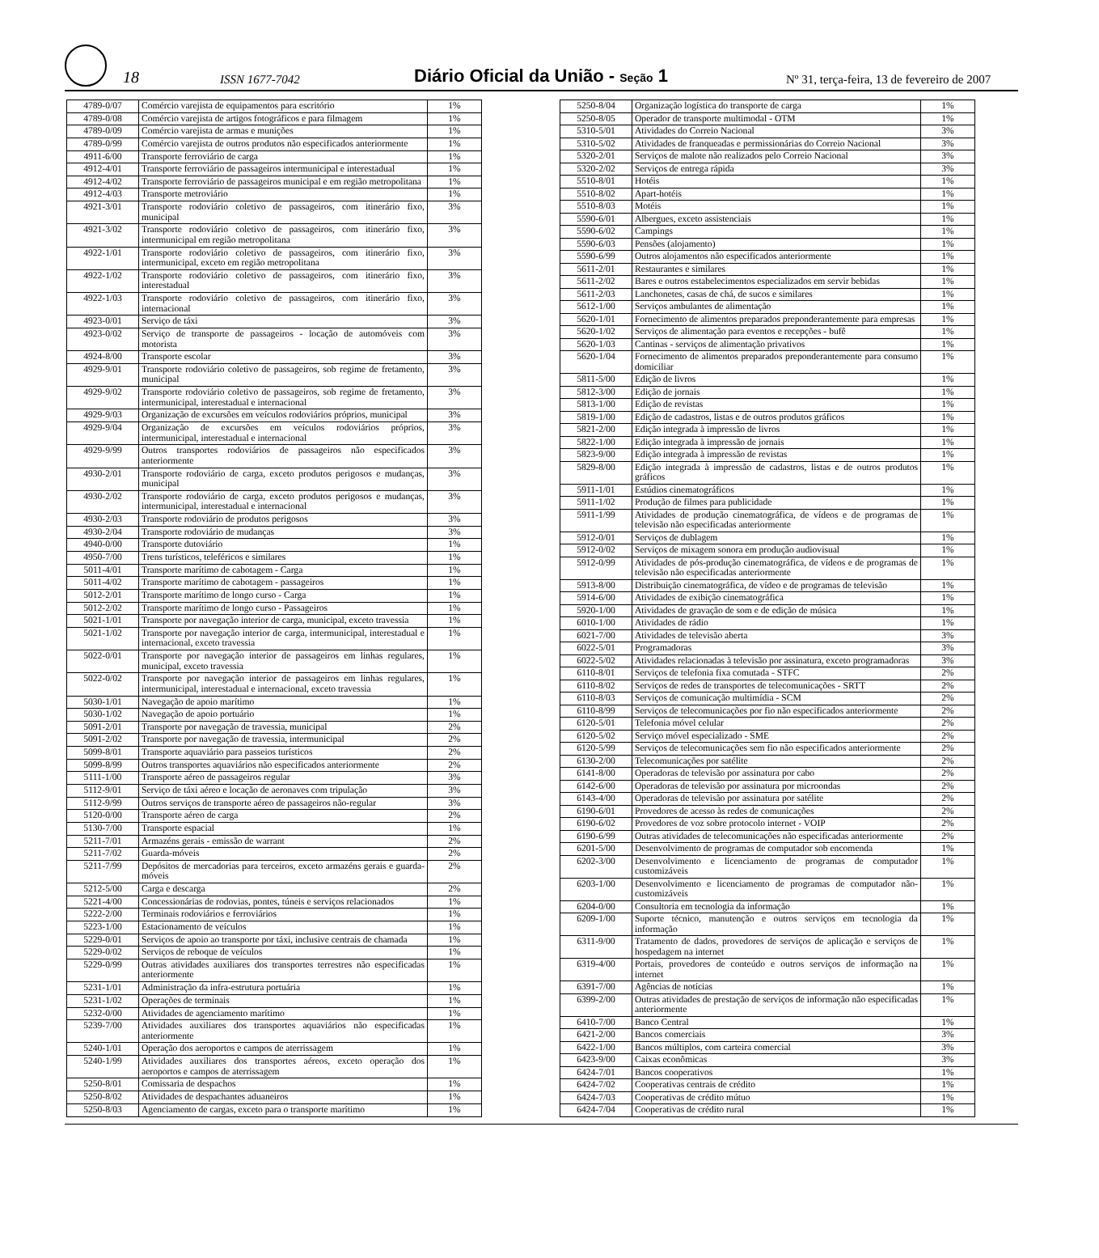18 ISSN 1677-7042 Diário Oficial da União - Seção 1 Nº 31, terça-feira, 13 de fevereiro de 2007
| 4789-0/07 | Comércio varejista de equipamentos para escritório | 1% |
| 4789-0/08 | Comércio varejista de artigos fotográficos e para filmagem | 1% |
| 4789-0/09 | Comércio varejista de armas e munições | 1% |
| 4789-0/99 | Comércio varejista de outros produtos não especificados anteriormente | 1% |
| 4911-6/00 | Transporte ferroviário de carga | 1% |
| 4912-4/01 | Transporte ferroviário de passageiros intermunicipal e interestadual | 1% |
| 4912-4/02 | Transporte ferroviário de passageiros municipal e em região metropolitana | 1% |
| 4912-4/03 | Transporte metroviário | 1% |
| 4921-3/01 | Transporte rodoviário coletivo de passageiros, com itinerário fixo, municipal | 3% |
| 4921-3/02 | Transporte rodoviário coletivo de passageiros, com itinerário fixo, intermunicipal em região metropolitana | 3% |
| 4922-1/01 | Transporte rodoviário coletivo de passageiros, com itinerário fixo, intermunicipal, exceto em região metropolitana | 3% |
| 4922-1/02 | Transporte rodoviário coletivo de passageiros, com itinerário fixo, interestadual | 3% |
| 4922-1/03 | Transporte rodoviário coletivo de passageiros, com itinerário fixo, internacional | 3% |
| 4923-0/01 | Serviço de táxi | 3% |
| 4923-0/02 | Serviço de transporte de passageiros - locação de automóveis com motorista | 3% |
| 4924-8/00 | Transporte escolar | 3% |
| 4929-9/01 | Transporte rodoviário coletivo de passageiros, sob regime de fretamento, municipal | 3% |
| 4929-9/02 | Transporte rodoviário coletivo de passageiros, sob regime de fretamento, intermunicipal, interestadual e internacional | 3% |
| 4929-9/03 | Organização de excursões em veículos rodoviários próprios, municipal | 3% |
| 4929-9/04 | Organização de excursões em veículos rodoviários próprios, intermunicipal, interestadual e internacional | 3% |
| 4929-9/99 | Outros transportes rodoviários de passageiros não especificados anteriormente | 3% |
| 4930-2/01 | Transporte rodoviário de carga, exceto produtos perigosos e mudanças, municipal | 3% |
| 4930-2/02 | Transporte rodoviário de carga, exceto produtos perigosos e mudanças, intermunicipal, interestadual e internacional | 3% |
| 4930-2/03 | Transporte rodoviário de produtos perigosos | 3% |
| 4930-2/04 | Transporte rodoviário de mudanças | 3% |
| 4940-0/00 | Transporte dutoviário | 1% |
| 4950-7/00 | Trens turísticos, teleféricos e similares | 1% |
| 5011-4/01 | Transporte marítimo de cabotagem - Carga | 1% |
| 5011-4/02 | Transporte marítimo de cabotagem - passageiros | 1% |
| 5012-2/01 | Transporte marítimo de longo curso - Carga | 1% |
| 5012-2/02 | Transporte marítimo de longo curso - Passageiros | 1% |
| 5021-1/01 | Transporte por navegação interior de carga, municipal, exceto travessia | 1% |
| 5021-1/02 | Transporte por navegação interior de carga, intermunicipal, interestadual e internacional, exceto travessia | 1% |
| 5022-0/01 | Transporte por navegação interior de passageiros em linhas regulares, municipal, exceto travessia | 1% |
| 5022-0/02 | Transporte por navegação interior de passageiros em linhas regulares, intermunicipal, interestadual e internacional, exceto travessia | 1% |
| 5030-1/01 | Navegação de apoio marítimo | 1% |
| 5030-1/02 | Navegação de apoio portuário | 1% |
| 5091-2/01 | Transporte por navegação de travessia, municipal | 2% |
| 5091-2/02 | Transporte por navegação de travessia, intermunicipal | 2% |
| 5099-8/01 | Transporte aquaviário para passeios turísticos | 2% |
| 5099-8/99 | Outros transportes aquaviários não especificados anteriormente | 2% |
| 5111-1/00 | Transporte aéreo de passageiros regular | 3% |
| 5112-9/01 | Serviço de táxi aéreo e locação de aeronaves com tripulação | 3% |
| 5112-9/99 | Outros serviços de transporte aéreo de passageiros não-regular | 3% |
| 5120-0/00 | Transporte aéreo de carga | 2% |
| 5130-7/00 | Transporte espacial | 1% |
| 5211-7/01 | Armazéns gerais - emissão de warrant | 2% |
| 5211-7/02 | Guarda-móveis | 2% |
| 5211-7/99 | Depósitos de mercadorias para terceiros, exceto armazéns gerais e guarda-móveis | 2% |
| 5212-5/00 | Carga e descarga | 2% |
| 5221-4/00 | Concessionárias de rodovias, pontes, túneis e serviços relacionados | 1% |
| 5222-2/00 | Terminais rodoviários e ferroviários | 1% |
| 5223-1/00 | Estacionamento de veículos | 1% |
| 5229-0/01 | Serviços de apoio ao transporte por táxi, inclusive centrais de chamada | 1% |
| 5229-0/02 | Serviços de reboque de veículos | 1% |
| 5229-0/99 | Outras atividades auxiliares dos transportes terrestres não especificadas anteriormente | 1% |
| 5231-1/01 | Administração da infra-estrutura portuária | 1% |
| 5231-1/02 | Operações de terminais | 1% |
| 5232-0/00 | Atividades de agenciamento marítimo | 1% |
| 5239-7/00 | Atividades auxiliares dos transportes aquaviários não especificadas anteriormente | 1% |
| 5240-1/01 | Operação dos aeroportos e campos de aterrissagem | 1% |
| 5240-1/99 | Atividades auxiliares dos transportes aéreos, exceto operação dos aeroportos e campos de aterrissagem | 1% |
| 5250-8/01 | Comissaria de despachos | 1% |
| 5250-8/02 | Atividades de despachantes aduaneiros | 1% |
| 5250-8/03 | Agenciamento de cargas, exceto para o transporte marítimo | 1% |
| 5250-8/04 | Organização logística do transporte de carga | 1% |
| 5250-8/05 | Operador de transporte multimodal - OTM | 1% |
| 5310-5/01 | Atividades do Correio Nacional | 3% |
| 5310-5/02 | Atividades de franqueadas e permissionárias do Correio Nacional | 3% |
| 5320-2/01 | Serviços de malote não realizados pelo Correio Nacional | 3% |
| 5320-2/02 | Serviços de entrega rápida | 3% |
| 5510-8/01 | Hotéis | 1% |
| 5510-8/02 | Apart-hotéis | 1% |
| 5510-8/03 | Motéis | 1% |
| 5590-6/01 | Albergues, exceto assistenciais | 1% |
| 5590-6/02 | Campings | 1% |
| 5590-6/03 | Pensões (alojamento) | 1% |
| 5590-6/99 | Outros alojamentos não especificados anteriormente | 1% |
| 5611-2/01 | Restaurantes e similares | 1% |
| 5611-2/02 | Bares e outros estabelecimentos especializados em servir bebidas | 1% |
| 5611-2/03 | Lanchonetes, casas de chá, de sucos e similares | 1% |
| 5612-1/00 | Serviços ambulantes de alimentação | 1% |
| 5620-1/01 | Fornecimento de alimentos preparados preponderantemente para empresas | 1% |
| 5620-1/02 | Serviços de alimentação para eventos e recepções - bufê | 1% |
| 5620-1/03 | Cantinas - serviços de alimentação privativos | 1% |
| 5620-1/04 | Fornecimento de alimentos preparados preponderantemente para consumo domiciliar | 1% |
| 5811-5/00 | Edição de livros | 1% |
| 5812-3/00 | Edição de jornais | 1% |
| 5813-1/00 | Edição de revistas | 1% |
| 5819-1/00 | Edição de cadastros, listas e de outros produtos gráficos | 1% |
| 5821-2/00 | Edição integrada à impressão de livros | 1% |
| 5822-1/00 | Edição integrada à impressão de jornais | 1% |
| 5823-9/00 | Edição integrada à impressão de revistas | 1% |
| 5829-8/00 | Edição integrada à impressão de cadastros, listas e de outros produtos gráficos | 1% |
| 5911-1/01 | Estúdios cinematográficos | 1% |
| 5911-1/02 | Produção de filmes para publicidade | 1% |
| 5911-1/99 | Atividades de produção cinematográfica, de vídeos e de programas de televisão não especificadas anteriormente | 1% |
| 5912-0/01 | Serviços de dublagem | 1% |
| 5912-0/02 | Serviços de mixagem sonora em produção audiovisual | 1% |
| 5912-0/99 | Atividades de pós-produção cinematográfica, de vídeos e de programas de televisão não especificadas anteriormente | 1% |
| 5913-8/00 | Distribuição cinematográfica, de vídeo e de programas de televisão | 1% |
| 5914-6/00 | Atividades de exibição cinematográfica | 1% |
| 5920-1/00 | Atividades de gravação de som e de edição de música | 1% |
| 6010-1/00 | Atividades de rádio | 1% |
| 6021-7/00 | Atividades de televisão aberta | 3% |
| 6022-5/01 | Programadoras | 3% |
| 6022-5/02 | Atividades relacionadas à televisão por assinatura, exceto programadoras | 3% |
| 6110-8/01 | Serviços de telefonia fixa comutada - STFC | 2% |
| 6110-8/02 | Serviços de redes de transportes de telecomunicações - SRTT | 2% |
| 6110-8/03 | Serviços de comunicação multimídia - SCM | 2% |
| 6110-8/99 | Serviços de telecomunicações por fio não especificados anteriormente | 2% |
| 6120-5/01 | Telefonia móvel celular | 2% |
| 6120-5/02 | Serviço móvel especializado - SME | 2% |
| 6120-5/99 | Serviços de telecomunicações sem fio não especificados anteriormente | 2% |
| 6130-2/00 | Telecomunicações por satélite | 2% |
| 6141-8/00 | Operadoras de televisão por assinatura por cabo | 2% |
| 6142-6/00 | Operadoras de televisão por assinatura por microondas | 2% |
| 6143-4/00 | Operadoras de televisão por assinatura por satélite | 2% |
| 6190-6/01 | Provedores de acesso às redes de comunicações | 2% |
| 6190-6/02 | Provedores de voz sobre protocolo internet - VOIP | 2% |
| 6190-6/99 | Outras atividades de telecomunicações não especificadas anteriormente | 2% |
| 6201-5/00 | Desenvolvimento de programas de computador sob encomenda | 1% |
| 6202-3/00 | Desenvolvimento e licenciamento de programas de computador customizáveis | 1% |
| 6203-1/00 | Desenvolvimento e licenciamento de programas de computador não-customizáveis | 1% |
| 6204-0/00 | Consultoria em tecnologia da informação | 1% |
| 6209-1/00 | Suporte técnico, manutenção e outros serviços em tecnologia da informação | 1% |
| 6311-9/00 | Tratamento de dados, provedores de serviços de aplicação e serviços de hospedagem na internet | 1% |
| 6319-4/00 | Portais, provedores de conteúdo e outros serviços de informação na internet | 1% |
| 6391-7/00 | Agências de notícias | 1% |
| 6399-2/00 | Outras atividades de prestação de serviços de informação não especificadas anteriormente | 1% |
| 6410-7/00 | Banco Central | 1% |
| 6421-2/00 | Bancos comerciais | 3% |
| 6422-1/00 | Bancos múltiplos, com carteira comercial | 3% |
| 6423-9/00 | Caixas econômicas | 3% |
| 6424-7/01 | Bancos cooperativos | 1% |
| 6424-7/02 | Cooperativas centrais de crédito | 1% |
| 6424-7/03 | Cooperativas de crédito mútuo | 1% |
| 6424-7/04 | Cooperativas de crédito rural | 1% |